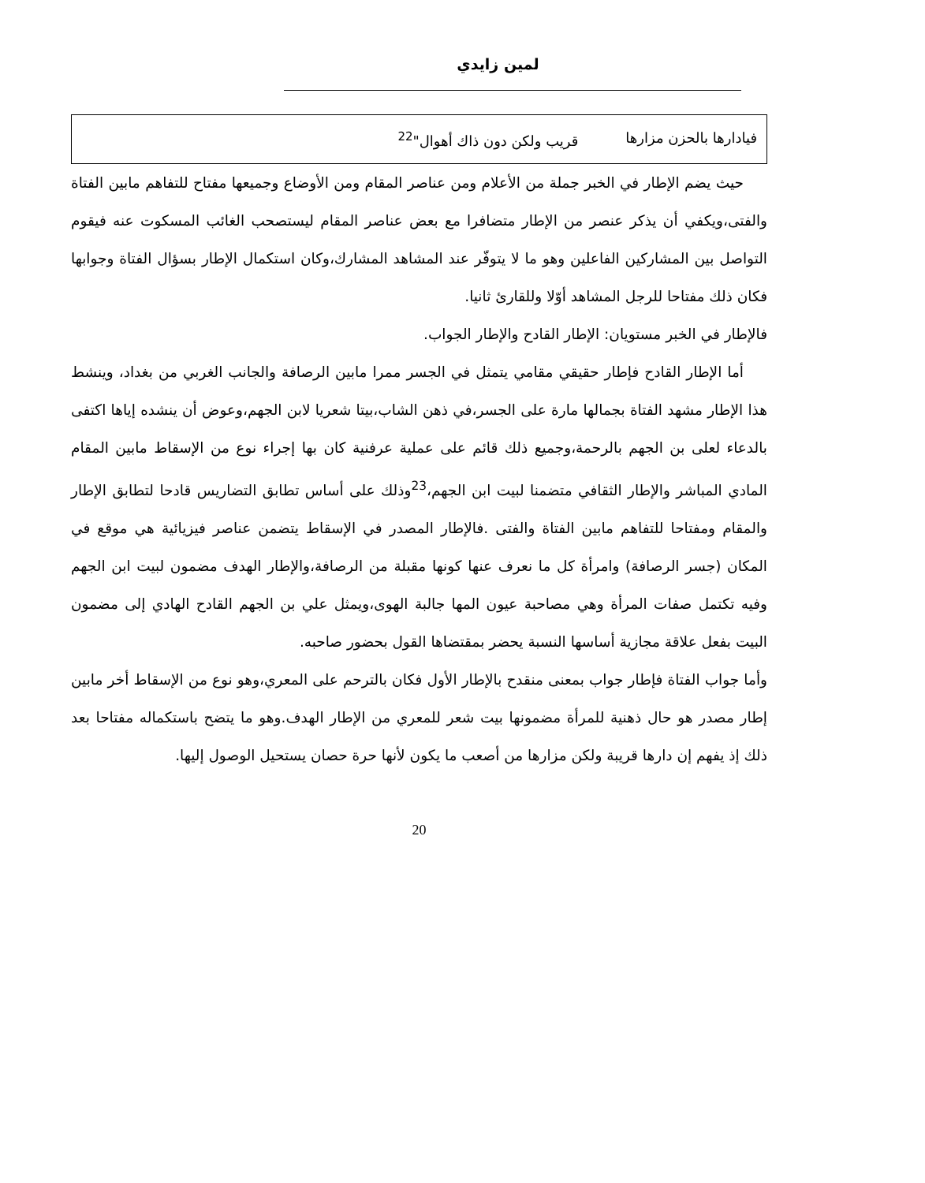لمين زايدي
فيادارها بالحزن مزارها قريب ولكن دون ذاك أهوال"<sup>22</sup>
حيث يضم الإطار في الخبر جملة من الأعلام ومن عناصر المقام ومن الأوضاع وجميعها مفتاح للتفاهم مابين الفتاة والفتى،ويكفي أن يذكر عنصر من الإطار متضافرا مع بعض عناصر المقام ليستصحب الغائب المسكوت عنه فيقوم التواصل بين المشاركين الفاعلين وهو ما لا يتوفّر عند المشاهد المشارك،وكان استكمال الإطار بسؤال الفتاة وجوابها فكان ذلك مفتاحا للرجل المشاهد أوّلا وللقارئ ثانيا.
فالإطار في الخبر مستويان: الإطار القادح والإطار الجواب.
أما الإطار القادح فإطار حقيقي مقامي يتمثل في الجسر ممرا مابين الرصافة والجانب الغربي من بغداد، وينشط هذا الإطار مشهد الفتاة بجمالها مارة على الجسر،في ذهن الشاب،بيتا شعريا لابن الجهم،وعوض أن ينشده إياها اكتفى بالدعاء لعلى بن الجهم بالرحمة،وجميع ذلك قائم على عملية عرفنية كان بها إجراء نوع من الإسقاط مابين المقام المادي المباشر والإطار الثقافي متضمنا لبيت ابن الجهم،<sup>23</sup>وذلك على أساس تطابق التضاريس قادحا لتطابق الإطار والمقام ومفتاحا للتفاهم مابين الفتاة والفتى .فالإطار المصدر في الإسقاط يتضمن عناصر فيزيائية هي موقع في المكان (جسر الرصافة) وامرأة كل ما نعرف عنها كونها مقبلة من الرصافة،والإطار الهدف مضمون لبيت ابن الجهم وفيه تكتمل صفات المرأة وهي مصاحبة عيون المها جالبة الهوى،ويمثل علي بن الجهم القادح الهادي إلى مضمون البيت بفعل علاقة مجازية أساسها النسبة يحضر بمقتضاها القول بحضور صاحبه.
وأما جواب الفتاة فإطار جواب بمعنى منقدح بالإطار الأول فكان بالترحم على المعري،وهو نوع من الإسقاط أخر مابين إطار مصدر هو حال ذهنية للمرأة مضمونها بيت شعر للمعري من الإطار الهدف.وهو ما يتضح باستكماله مفتاحا بعد ذلك إذ يفهم إن دارها قريبة ولكن مزارها من أصعب ما يكون لأنها حرة حصان يستحيل الوصول إليها.
20